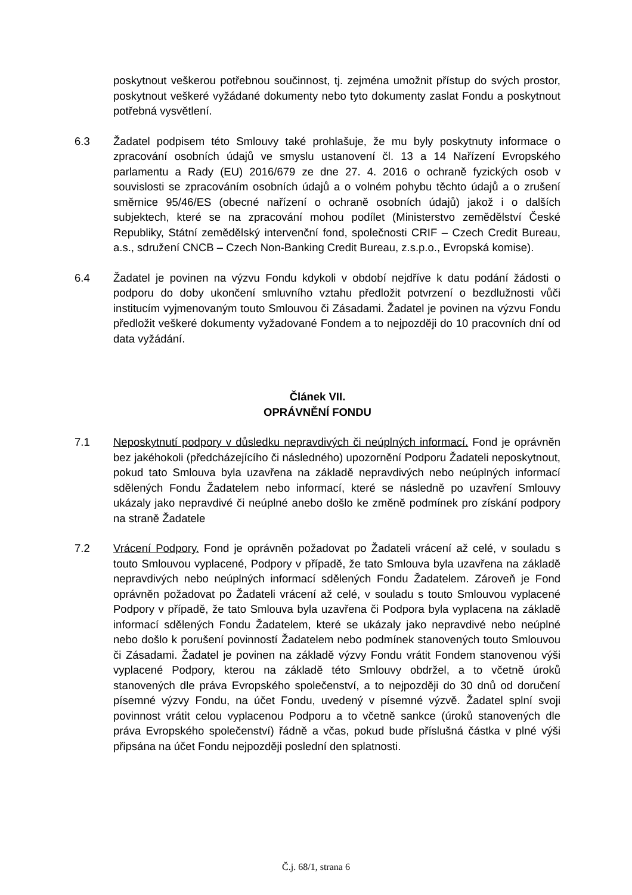poskytnout veškerou potřebnou součinnost, tj. zejména umožnit přístup do svých prostor, poskytnout veškeré vyžádané dokumenty nebo tyto dokumenty zaslat Fondu a poskytnout potřebná vysvětlení.
6.3 Žadatel podpisem této Smlouvy také prohlašuje, že mu byly poskytnuty informace o zpracování osobních údajů ve smyslu ustanovení čl. 13 a 14 Nařízení Evropského parlamentu a Rady (EU) 2016/679 ze dne 27. 4. 2016 o ochraně fyzických osob v souvislosti se zpracováním osobních údajů a o volném pohybu těchto údajů a o zrušení směrnice 95/46/ES (obecné nařízení o ochraně osobních údajů) jakož i o dalších subjektech, které se na zpracování mohou podílet (Ministerstvo zemědělství České Republiky, Státní zemědělský intervenční fond, společnosti CRIF – Czech Credit Bureau, a.s., sdružení CNCB – Czech Non-Banking Credit Bureau, z.s.p.o., Evropská komise).
6.4 Žadatel je povinen na výzvu Fondu kdykoli v období nejdříve k datu podání žádosti o podporu do doby ukončení smluvního vztahu předložit potvrzení o bezdlužnosti vůči institucím vyjmenovaným touto Smlouvou či Zásadami. Žadatel je povinen na výzvu Fondu předložit veškeré dokumenty vyžadované Fondem a to nejpozději do 10 pracovních dní od data vyžádání.
Článek VII.
OPRÁVNĚNÍ FONDU
7.1 Neposkytnutí podpory v důsledku nepravdivých či neúplných informací. Fond je oprávněn bez jakéhokoli (předcházejícího či následného) upozornění Podporu Žadateli neposkytnout, pokud tato Smlouva byla uzavřena na základě nepravdivých nebo neúplných informací sdělených Fondu Žadatelem nebo informací, které se následně po uzavření Smlouvy ukázaly jako nepravdivé či neúplné anebo došlo ke změně podmínek pro získání podpory na straně Žadatele
7.2 Vrácení Podpory. Fond je oprávněn požadovat po Žadateli vrácení až celé, v souladu s touto Smlouvou vyplacené, Podpory v případě, že tato Smlouva byla uzavřena na základě nepravdivých nebo neúplných informací sdělených Fondu Žadatelem. Zároveň je Fond oprávněn požadovat po Žadateli vrácení až celé, v souladu s touto Smlouvou vyplacené Podpory v případě, že tato Smlouva byla uzavřena či Podpora byla vyplacena na základě informací sdělených Fondu Žadatelem, které se ukázaly jako nepravdivé nebo neúplné nebo došlo k porušení povinností Žadatelem nebo podmínek stanovených touto Smlouvou či Zásadami. Žadatel je povinen na základě výzvy Fondu vrátit Fondem stanovenou výši vyplacené Podpory, kterou na základě této Smlouvy obdržel, a to včetně úroků stanovených dle práva Evropského společenství, a to nejpozději do 30 dnů od doručení písemné výzvy Fondu, na účet Fondu, uvedený v písemné výzvě. Žadatel splní svoji povinnost vrátit celou vyplacenou Podporu a to včetně sankce (úroků stanovených dle práva Evropského společenství) řádně a včas, pokud bude příslušná částka v plné výši připsána na účet Fondu nejpozději poslední den splatnosti.
Č.j. 68/1, strana 6